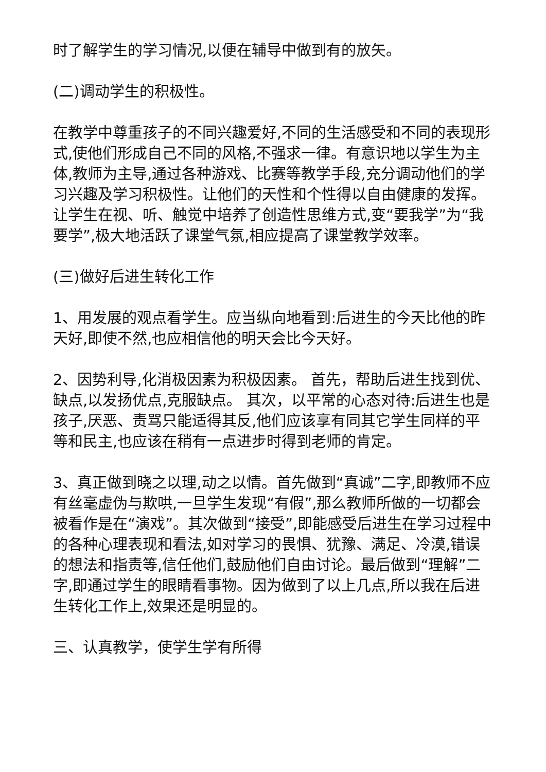时了解学生的学习情况,以便在辅导中做到有的放矢。
(二)调动学生的积极性。
在教学中尊重孩子的不同兴趣爱好,不同的生活感受和不同的表现形式,使他们形成自己不同的风格,不强求一律。有意识地以学生为主体,教师为主导,通过各种游戏、比赛等教学手段,充分调动他们的学习兴趣及学习积极性。让他们的天性和个性得以自由健康的发挥。让学生在视、听、触觉中培养了创造性思维方式,变“要我学”为“我要学”,极大地活跃了课堂气氛,相应提高了课堂教学效率。
(三)做好后进生转化工作
1、用发展的观点看学生。应当纵向地看到:后进生的今天比他的昨天好,即使不然,也应相信他的明天会比今天好。
2、因势利导,化消极因素为积极因素。 首先，帮助后进生找到优、缺点,以发扬优点,克服缺点。 其次，以平常的心态对待:后进生也是孩子,厌恶、责骂只能适得其反,他们应该享有同其它学生同样的平等和民主,也应该在稍有一点进步时得到老师的肯定。
3、真正做到晓之以理,动之以情。首先做到“真诚”二字,即教师不应有丝毫虚伪与欺哄,一旦学生发现“有假”,那么教师所做的一切都会被看作是在“演戏”。其次做到“接受”,即能感受后进生在学习过程中的各种心理表现和看法,如对学习的畏惧、犹豫、满足、冷漠,错误的想法和指责等,信任他们,鼓励他们自由讨论。最后做到“理解”二字,即通过学生的眼睛看事物。因为做到了以上几点,所以我在后进生转化工作上,效果还是明显的。
三、认真教学，使学生学有所得